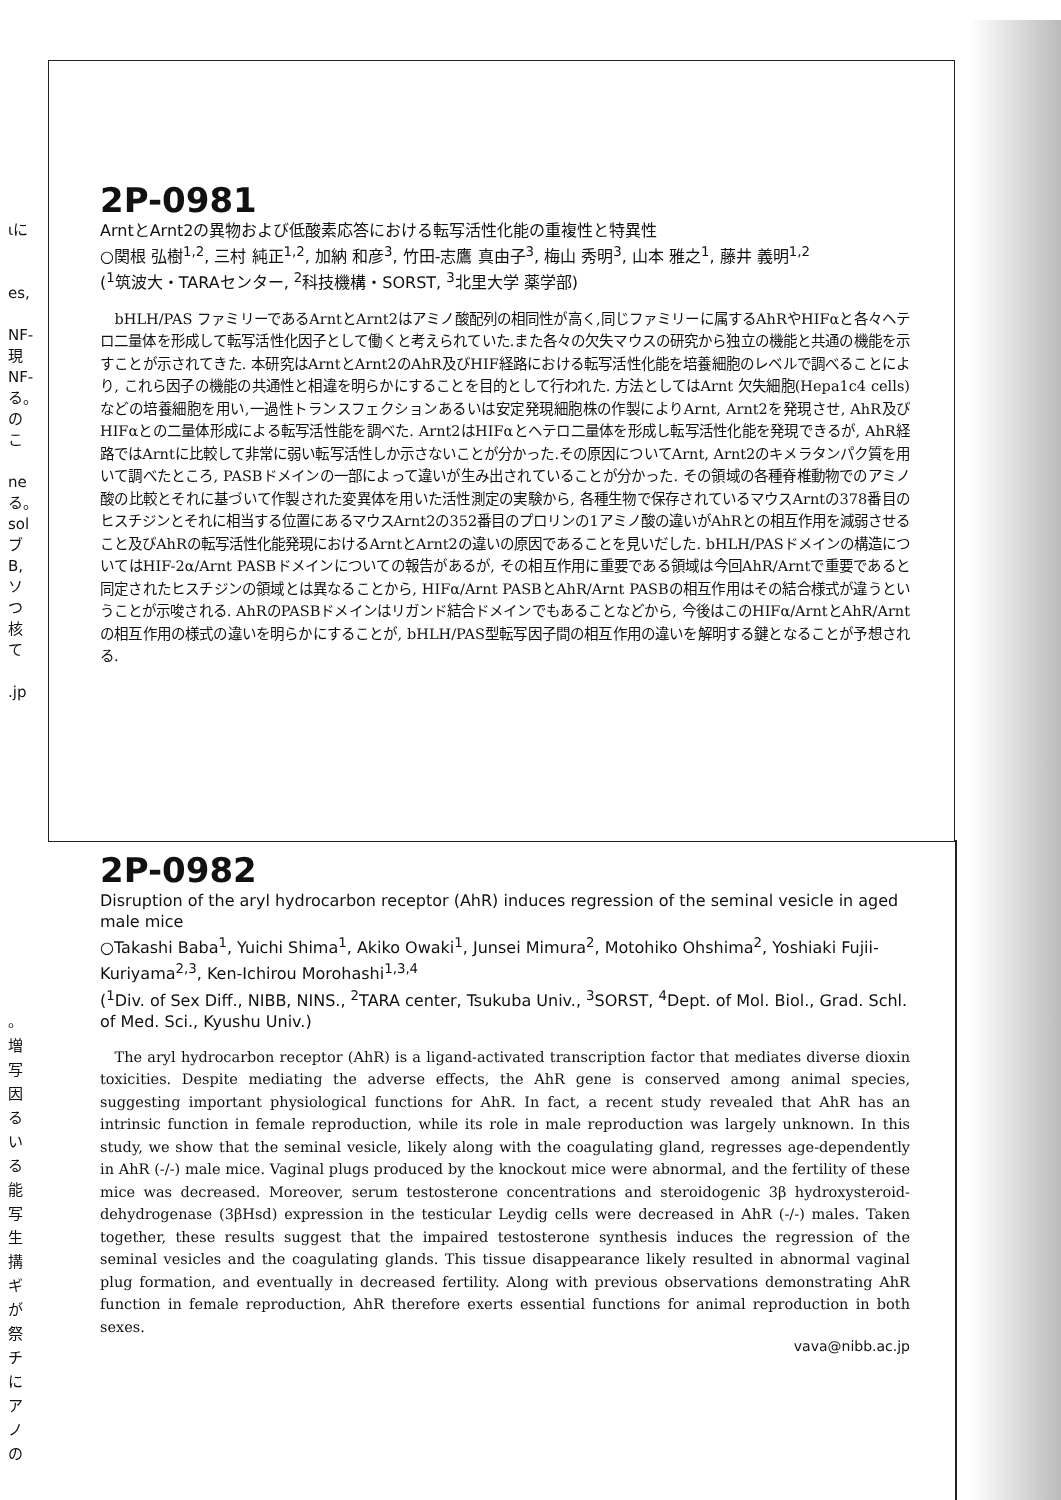ιに
es,
NF-
現
NF-
る。
の
こ
ne
る。
sol
ブ
B,
ソ
つ
核
て
.jp
2P-0981
ArntとArnt2の異物および低酸素応答における転写活性化能の重複性と特異性
○関根 弘樹<sup>1,2</sup>, 三村 純正<sup>1,2</sup>, 加納 和彦<sup>3</sup>, 竹田-志鷹 真由子<sup>3</sup>, 梅山 秀明<sup>3</sup>, 山本 雅之<sup>1</sup>, 藤井 義明<sup>1,2</sup>
(<sup>1</sup>筑波大・TARAセンター, <sup>2</sup>科技機構・SORST, <sup>3</sup>北里大学 薬学部)
bHLH/PAS ファミリーであるArntとArnt2はアミノ酸配列の相同性が高く,同じファミリーに属するAhRやHIFαと各々ヘテロ二量体を形成して転写活性化因子として働くと考えられていた.また各々の欠失マウスの研究から独立の機能と共通の機能を示すことが示されてきた. 本研究はArntとArnt2のAhR及びHIF経路における転写活性化能を培養細胞のレベルで調べることにより, これら因子の機能の共通性と相違を明らかにすることを目的として行われた. 方法としてはArnt 欠失細胞(Hepa1c4 cells) などの培養細胞を用い,一過性トランスフェクションあるいは安定発現細胞株の作製によりArnt, Arnt2を発現させ, AhR及びHIFαとの二量体形成による転写活性能を調べた. Arnt2はHIFαとヘテロ二量体を形成し転写活性化能を発現できるが, AhR経路ではArntに比較して非常に弱い転写活性しか示さないことが分かった.その原因についてArnt, Arnt2のキメラタンパク質を用いて調べたところ, PASBドメインの一部によって違いが生み出されていることが分かった. その領域の各種脊椎動物でのアミノ酸の比較とそれに基づいて作製された変異体を用いた活性測定の実験から, 各種生物で保存されているマウスArntの378番目のヒスチジンとそれに相当する位置にあるマウスArnt2の352番目のプロリンの1アミノ酸の違いがAhRとの相互作用を減弱させること及びAhRの転写活性化能発現におけるArntとArnt2の違いの原因であることを見いだした. bHLH/PASドメインの構造についてはHIF-2α/Arnt PASBドメインについての報告があるが, その相互作用に重要である領域は今回AhR/Arntで重要であると同定されたヒスチジンの領域とは異なることから, HIFα/Arnt PASBとAhR/Arnt PASBの相互作用はその結合様式が違うということが示唆される. AhRのPASBドメインはリガンド結合ドメインでもあることなどから, 今後はこのHIFα/ArntとAhR/Arntの相互作用の様式の違いを明らかにすることが, bHLH/PAS型転写因子間の相互作用の違いを解明する鍵となることが予想される.
2P-0982
Disruption of the aryl hydrocarbon receptor (AhR) induces regression of the seminal vesicle in aged male mice
○Takashi Baba<sup>1</sup>, Yuichi Shima<sup>1</sup>, Akiko Owaki<sup>1</sup>, Junsei Mimura<sup>2</sup>, Motohiko Ohshima<sup>2</sup>, Yoshiaki Fujii-Kuriyama<sup>2,3</sup>, Ken-Ichirou Morohashi<sup>1,3,4</sup>
(<sup>1</sup>Div. of Sex Diff., NIBB, NINS., <sup>2</sup>TARA center, Tsukuba Univ., <sup>3</sup>SORST, <sup>4</sup>Dept. of Mol. Biol., Grad. Schl. of Med. Sci., Kyushu Univ.)
The aryl hydrocarbon receptor (AhR) is a ligand-activated transcription factor that mediates diverse dioxin toxicities. Despite mediating the adverse effects, the AhR gene is conserved among animal species, suggesting important physiological functions for AhR. In fact, a recent study revealed that AhR has an intrinsic function in female reproduction, while its role in male reproduction was largely unknown. In this study, we show that the seminal vesicle, likely along with the coagulating gland, regresses age-dependently in AhR (-/-) male mice. Vaginal plugs produced by the knockout mice were abnormal, and the fertility of these mice was decreased. Moreover, serum testosterone concentrations and steroidogenic 3β hydroxysteroid-dehydrogenase (3βHsd) expression in the testicular Leydig cells were decreased in AhR (-/-) males. Taken together, these results suggest that the impaired testosterone synthesis induces the regression of the seminal vesicles and the coagulating glands. This tissue disappearance likely resulted in abnormal vaginal plug formation, and eventually in decreased fertility. Along with previous observations demonstrating AhR function in female reproduction, AhR therefore exerts essential functions for animal reproduction in both sexes.
vava@nibb.ac.jp
。
増
写
因
る
い
る
能
写
生
搆
ギ
が
祭
チ
に
ア
ノ
の